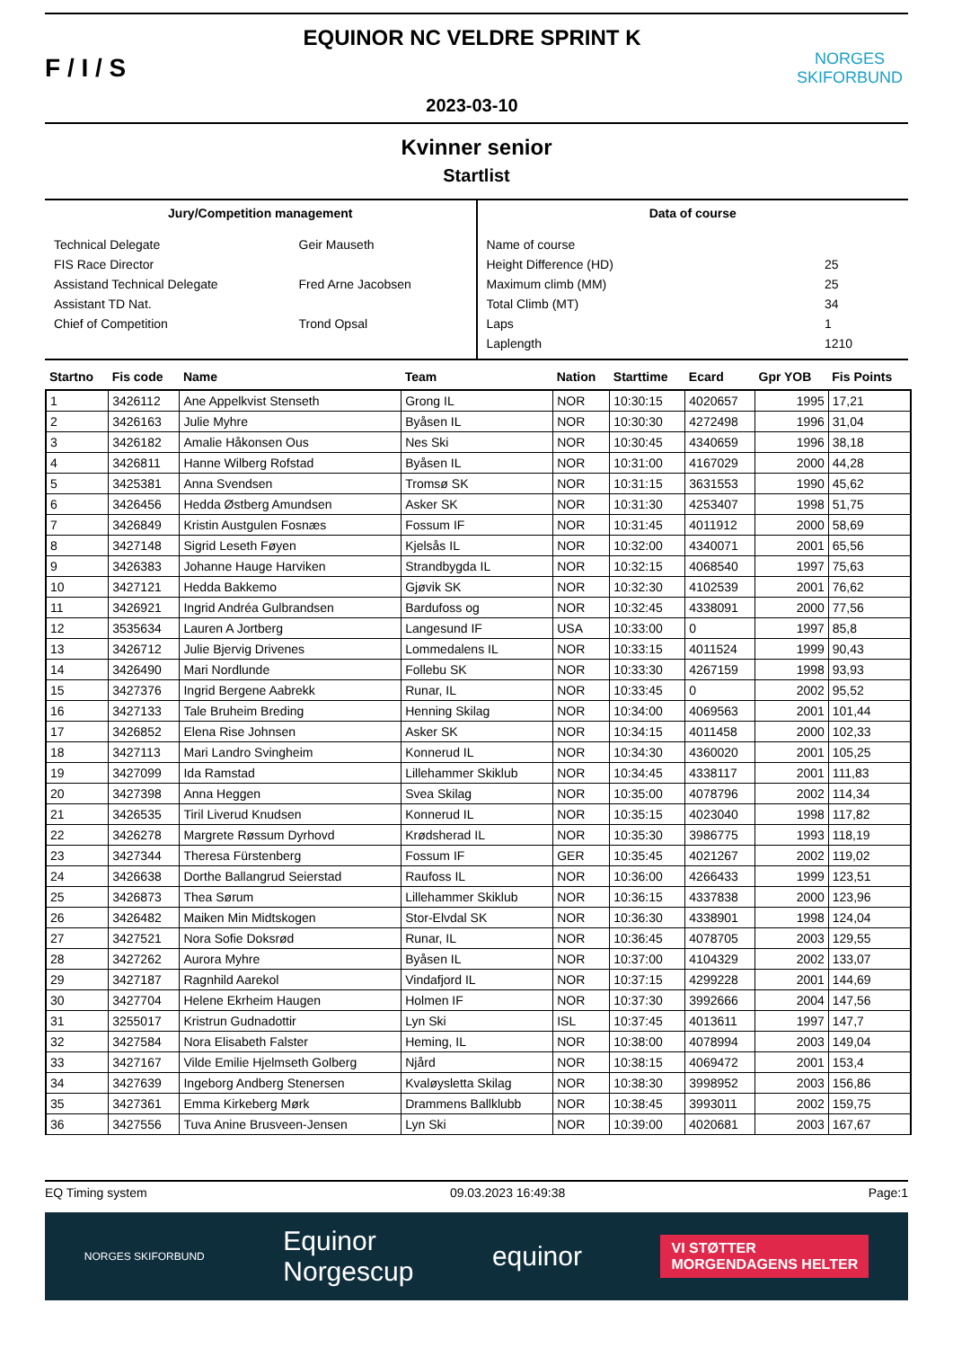F / I / S
EQUINOR NC VELDRE SPRINT K
2023-03-10
NORGES
SKIFORBUND
Kvinner senior
Startlist
Jury/Competition management
| Technical Delegate | Geir Mauseth |
| FIS Race Director | |
| Assistand Technical Delegate | Fred Arne Jacobsen |
| Assistant TD Nat. | |
| Chief of Competition | Trond Opsal |
Data of course
| Name of course | |
| Height Difference (HD) | 25 |
| Maximum climb (MM) | 25 |
| Total Climb (MT) | 34 |
| Laps | 1 |
| Laplength | 1210 |
| Startno | Fis code | Name | Team | Nation | Starttime | Ecard | Gpr YOB | Fis Points |
| --- | --- | --- | --- | --- | --- | --- | --- | --- |
| 1 | 3426112 | Ane Appelkvist Stenseth | Grong IL | NOR | 10:30:15 | 4020657 | 1995 | 17,21 |
| 2 | 3426163 | Julie Myhre | Byåsen IL | NOR | 10:30:30 | 4272498 | 1996 | 31,04 |
| 3 | 3426182 | Amalie Håkonsen Ous | Nes Ski | NOR | 10:30:45 | 4340659 | 1996 | 38,18 |
| 4 | 3426811 | Hanne Wilberg Rofstad | Byåsen IL | NOR | 10:31:00 | 4167029 | 2000 | 44,28 |
| 5 | 3425381 | Anna Svendsen | Tromsø SK | NOR | 10:31:15 | 3631553 | 1990 | 45,62 |
| 6 | 3426456 | Hedda Østberg Amundsen | Asker SK | NOR | 10:31:30 | 4253407 | 1998 | 51,75 |
| 7 | 3426849 | Kristin Austgulen Fosnæs | Fossum IF | NOR | 10:31:45 | 4011912 | 2000 | 58,69 |
| 8 | 3427148 | Sigrid Leseth Føyen | Kjelsås IL | NOR | 10:32:00 | 4340071 | 2001 | 65,56 |
| 9 | 3426383 | Johanne Hauge Harviken | Strandbygda IL | NOR | 10:32:15 | 4068540 | 1997 | 75,63 |
| 10 | 3427121 | Hedda Bakkemo | Gjøvik SK | NOR | 10:32:30 | 4102539 | 2001 | 76,62 |
| 11 | 3426921 | Ingrid Andréa Gulbrandsen | Bardufoss og | NOR | 10:32:45 | 4338091 | 2000 | 77,56 |
| 12 | 3535634 | Lauren A Jortberg | Langesund IF | USA | 10:33:00 | 0 | 1997 | 85,8 |
| 13 | 3426712 | Julie Bjervig Drivenes | Lommedalens IL | NOR | 10:33:15 | 4011524 | 1999 | 90,43 |
| 14 | 3426490 | Mari Nordlunde | Follebu SK | NOR | 10:33:30 | 4267159 | 1998 | 93,93 |
| 15 | 3427376 | Ingrid Bergene Aabrekk | Runar, IL | NOR | 10:33:45 | 0 | 2002 | 95,52 |
| 16 | 3427133 | Tale Bruheim Breding | Henning Skilag | NOR | 10:34:00 | 4069563 | 2001 | 101,44 |
| 17 | 3426852 | Elena Rise Johnsen | Asker SK | NOR | 10:34:15 | 4011458 | 2000 | 102,33 |
| 18 | 3427113 | Mari Landro Svingheim | Konnerud IL | NOR | 10:34:30 | 4360020 | 2001 | 105,25 |
| 19 | 3427099 | Ida Ramstad | Lillehammer Skiklub | NOR | 10:34:45 | 4338117 | 2001 | 111,83 |
| 20 | 3427398 | Anna Heggen | Svea Skilag | NOR | 10:35:00 | 4078796 | 2002 | 114,34 |
| 21 | 3426535 | Tiril Liverud Knudsen | Konnerud IL | NOR | 10:35:15 | 4023040 | 1998 | 117,82 |
| 22 | 3426278 | Margrete Røssum Dyrhovd | Krødsherad IL | NOR | 10:35:30 | 3986775 | 1993 | 118,19 |
| 23 | 3427344 | Theresa Fürstenberg | Fossum IF | GER | 10:35:45 | 4021267 | 2002 | 119,02 |
| 24 | 3426638 | Dorthe Ballangrud Seierstad | Raufoss IL | NOR | 10:36:00 | 4266433 | 1999 | 123,51 |
| 25 | 3426873 | Thea Sørum | Lillehammer Skiklub | NOR | 10:36:15 | 4337838 | 2000 | 123,96 |
| 26 | 3426482 | Maiken Min Midtskogen | Stor-Elvdal SK | NOR | 10:36:30 | 4338901 | 1998 | 124,04 |
| 27 | 3427521 | Nora Sofie Doksrød | Runar, IL | NOR | 10:36:45 | 4078705 | 2003 | 129,55 |
| 28 | 3427262 | Aurora Myhre | Byåsen IL | NOR | 10:37:00 | 4104329 | 2002 | 133,07 |
| 29 | 3427187 | Ragnhild Aarekol | Vindafjord IL | NOR | 10:37:15 | 4299228 | 2001 | 144,69 |
| 30 | 3427704 | Helene Ekrheim Haugen | Holmen IF | NOR | 10:37:30 | 3992666 | 2004 | 147,56 |
| 31 | 3255017 | Kristrun Gudnadottir | Lyn Ski | ISL | 10:37:45 | 4013611 | 1997 | 147,7 |
| 32 | 3427584 | Nora Elisabeth Falster | Heming, IL | NOR | 10:38:00 | 4078994 | 2003 | 149,04 |
| 33 | 3427167 | Vilde Emilie Hjelmseth Golberg | Njård | NOR | 10:38:15 | 4069472 | 2001 | 153,4 |
| 34 | 3427639 | Ingeborg Andberg Stenersen | Kvaløysletta Skilag | NOR | 10:38:30 | 3998952 | 2003 | 156,86 |
| 35 | 3427361 | Emma Kirkeberg Mørk | Drammens Ballklubb | NOR | 10:38:45 | 3993011 | 2002 | 159,75 |
| 36 | 3427556 | Tuva Anine Brusveen-Jensen | Lyn Ski | NOR | 10:39:00 | 4020681 | 2003 | 167,67 |
EQ Timing system 09.03.2023 16:49:38 Page:1
NORGES SKIFORBUND Equinor
Norgescup equinor VI STØTTER
MORGENDAGENS HELTER